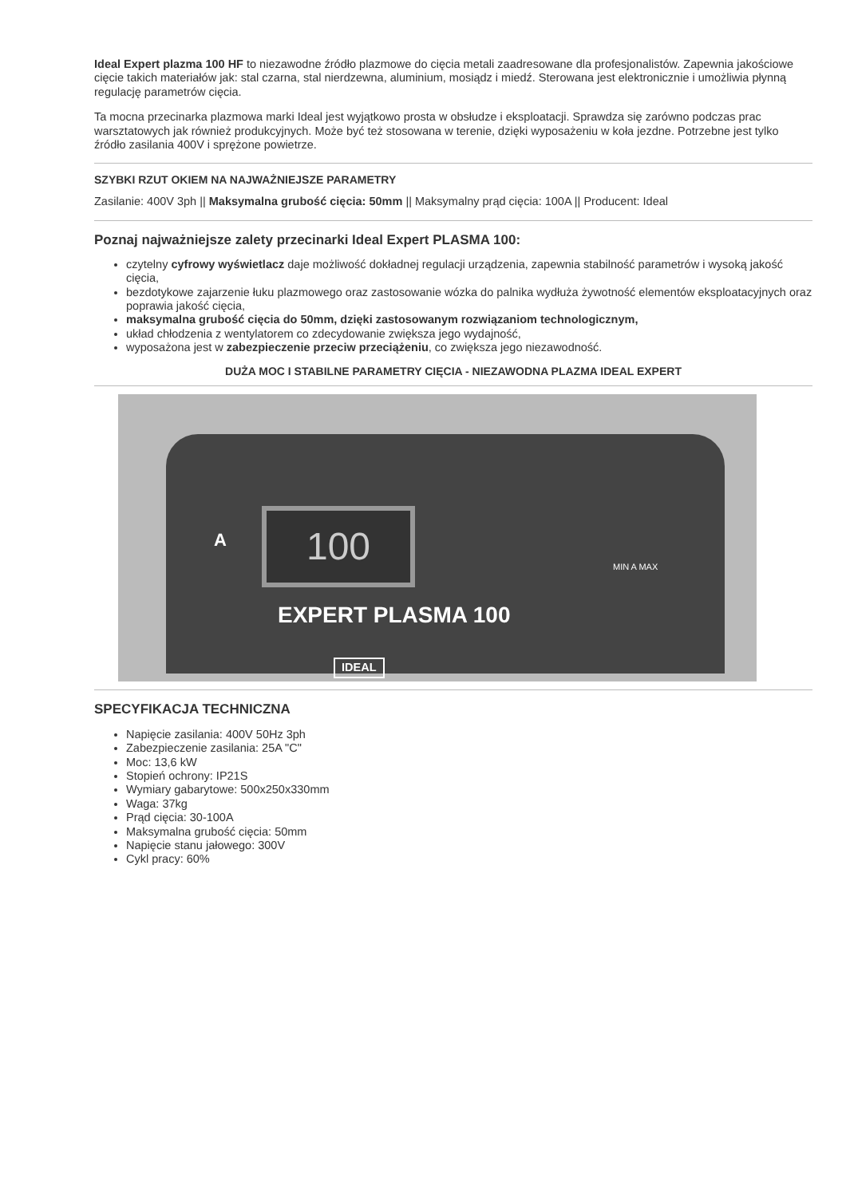Ideal Expert plazma 100 HF to niezawodne źródło plazmowe do cięcia metali zaadresowane dla profesjonalistów. Zapewnia jakościowe cięcie takich materiałów jak: stal czarna, stal nierdzewna, aluminium, mosiądz i miedź. Sterowana jest elektronicznie i umożliwia płynną regulację parametrów cięcia.
Ta mocna przecinarka plazmowa marki Ideal jest wyjątkowo prosta w obsłudze i eksploatacji. Sprawdza się zarówno podczas prac warsztatowych jak również produkcyjnych. Może być też stosowana w terenie, dzięki wyposażeniu w koła jezdne. Potrzebne jest tylko źródło zasilania 400V i sprężone powietrze.
SZYBKI RZUT OKIEM NA NAJWAŻNIEJSZE PARAMETRY
Zasilanie: 400V 3ph || Maksymalna grubość cięcia: 50mm || Maksymalny prąd cięcia: 100A || Producent: Ideal
Poznaj najważniejsze zalety przecinarki Ideal Expert PLASMA 100:
czytelny cyfrowy wyświetlacz daje możliwość dokładnej regulacji urządzenia, zapewnia stabilność parametrów i wysoką jakość cięcia,
bezdotykowe zajarzenie łuku plazmowego oraz zastosowanie wózka do palnika wydłuża żywotność elementów eksploatacyjnych oraz poprawia jakość cięcia,
maksymalna grubość cięcia do 50mm, dzięki zastosowanym rozwiązaniom technologicznym,
układ chłodzenia z wentylatorem co zdecydowanie zwiększa jego wydajność,
wyposażona jest w zabezpieczenie przeciw przeciążeniu, co zwiększa jego niezawodność.
DUŻA MOC I STABILNE PARAMETRY CIĘCIA - NIEZAWODNA PLAZMA IDEAL EXPERT
100
EXPERT PLASMA 100
A
MIN A MAX
IDEAL
SPECYFIKACJA TECHNICZNA
Napięcie zasilania: 400V 50Hz 3ph
Zabezpieczenie zasilania: 25A "C"
Moc: 13,6 kW
Stopień ochrony: IP21S
Wymiary gabarytowe: 500x250x330mm
Waga: 37kg
Prąd cięcia: 30-100A
Maksymalna grubość cięcia: 50mm
Napięcie stanu jałowego: 300V
Cykl pracy: 60%